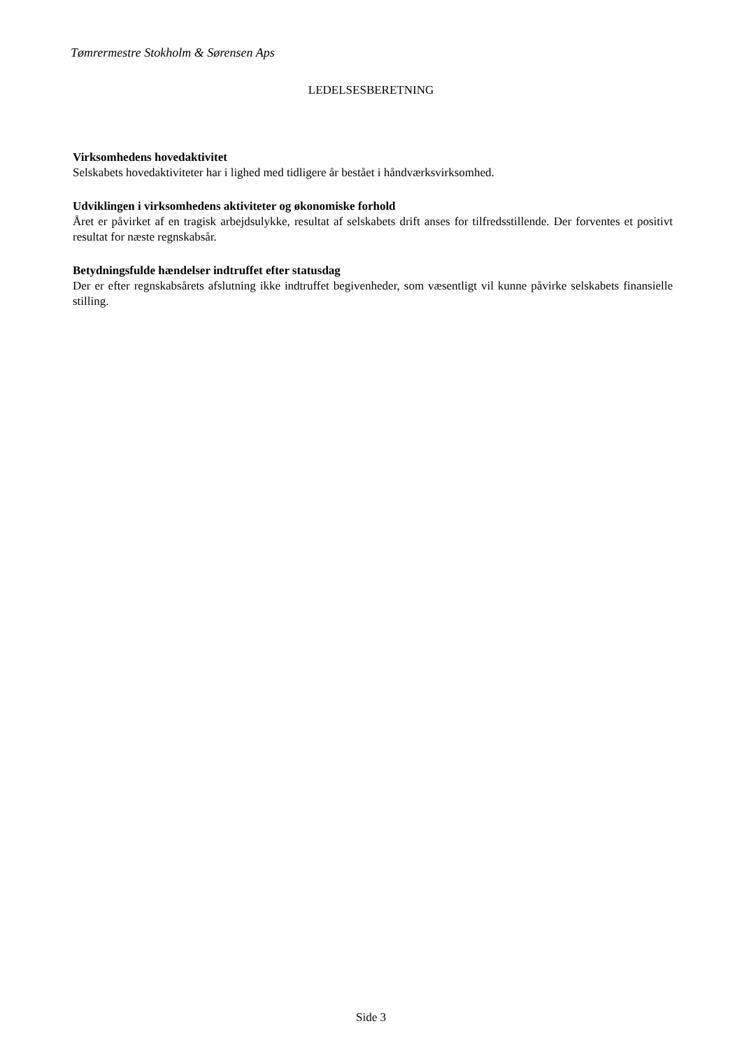Tømrermestre Stokholm & Sørensen Aps
LEDELSESBERETNING
Virksomhedens hovedaktivitet
Selskabets hovedaktiviteter har i lighed med tidligere år bestået i håndværksvirksomhed.
Udviklingen i virksomhedens aktiviteter og økonomiske forhold
Året er påvirket af en tragisk arbejdsulykke, resultat af selskabets drift anses for tilfredsstillende. Der forventes et positivt resultat for næste regnskabsår.
Betydningsfulde hændelser indtruffet efter statusdag
Der er efter regnskabsårets afslutning ikke indtruffet begivenheder, som væsentligt vil kunne påvirke selskabets finansielle stilling.
Side 3